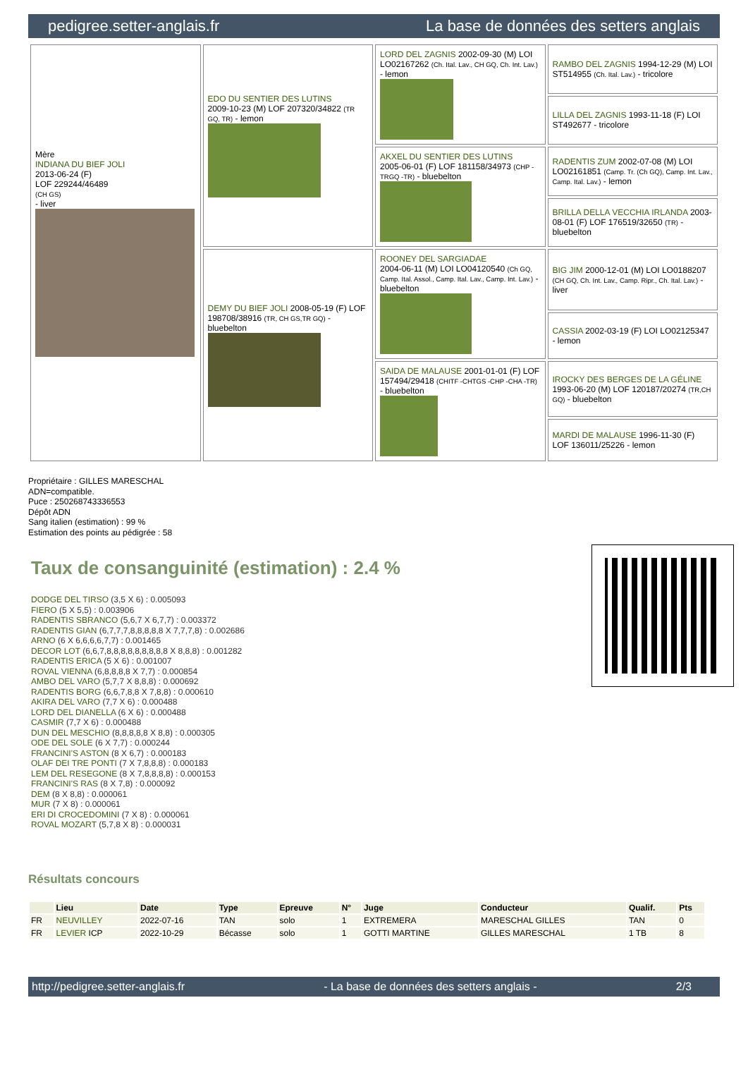pedigree.setter-anglais.fr La base de données des setters anglais
| Mère INDIANA DU BIEF JOLI 2013-06-24 (F) LOF 229244/46489 (CH GS) - liver | EDO DU SENTIER DES LUTINS 2009-10-23 (M) LOF 207320/34822 (TR GQ, TR) - lemon | LORD DEL ZAGNIS 2002-09-30 (M) LOI LO02167262 (Ch. Ital. Lav., CH GQ, Ch. Int. Lav.) - lemon | RAMBO DEL ZAGNIS 1994-12-29 (M) LOI ST514955 (Ch. Ital. Lav.) - tricolore |
| | | | LILLA DEL ZAGNIS 1993-11-18 (F) LOI ST492677 - tricolore |
| | | AKXEL DU SENTIER DES LUTINS 2005-06-01 (F) LOF 181158/34973 (CHP -TRGQ -TR) - bluebelton | RADENTIS ZUM 2002-07-08 (M) LOI LO02161851 (Camp. Tr. (Ch GQ), Camp. Int. Lav., Camp. Ital. Lav.) - lemon |
| | | | BRILLA DELLA VECCHIA IRLANDA 2003-08-01 (F) LOF 176519/32650 (TR) - bluebelton |
| | DEMY DU BIEF JOLI 2008-05-19 (F) LOF 198708/38916 (TR, CH GS,TR GQ) - bluebelton | ROONEY DEL SARGIADAE 2004-06-11 (M) LOI LO04120540 (Ch GQ, Camp. Ital. Assol., Camp. Ital. Lav., Camp. Int. Lav.) - bluebelton | BIG JIM 2000-12-01 (M) LOI LO0188207 (CH GQ, Ch. Int. Lav., Camp. Ripr., Ch. Ital. Lav.) - liver |
| | | | CASSIA 2002-03-19 (F) LOI LO02125347 - lemon |
| | | SAIDA DE MALAUSE 2001-01-01 (F) LOF 157494/29418 (CHITF -CHTGS -CHP -CHA -TR) - bluebelton | IROCKY DES BERGES DE LA GÉLINE 1993-06-20 (M) LOF 120187/20274 (TR,CH GQ) - bluebelton |
| | | | MARDI DE MALAUSE 1996-11-30 (F) LOF 136011/25226 - lemon |
Propriétaire : GILLES MARESCHAL
ADN=compatible.
Puce : 250268743336553
Dépôt ADN
Sang italien (estimation) : 99 %
Estimation des points au pédigrée : 58
Taux de consanguinité (estimation) : 2.4 %
DODGE DEL TIRSO (3,5 X 6) : 0.005093
FIERO (5 X 5,5) : 0.003906
RADENTIS SBRANCO (5,6,7 X 6,7,7) : 0.003372
RADENTIS GIAN (6,7,7,7,8,8,8,8,8 X 7,7,7,8) : 0.002686
ARNO (6 X 6,6,6,6,7,7) : 0.001465
DECOR LOT (6,6,7,8,8,8,8,8,8,8,8,8 X 8,8,8) : 0.001282
RADENTIS ERICA (5 X 6) : 0.001007
ROVAL VIENNA (6,8,8,8,8 X 7,7) : 0.000854
AMBO DEL VARO (5,7,7 X 8,8,8) : 0.000692
RADENTIS BORG (6,6,7,8,8 X 7,8,8) : 0.000610
AKIRA DEL VARO (7,7 X 6) : 0.000488
LORD DEL DIANELLA (6 X 6) : 0.000488
CASMIR (7,7 X 6) : 0.000488
DUN DEL MESCHIO (8,8,8,8,8 X 8,8) : 0.000305
ODE DEL SOLE (6 X 7,7) : 0.000244
FRANCINI'S ASTON (8 X 6,7) : 0.000183
OLAF DEI TRE PONTI (7 X 7,8,8,8) : 0.000183
LEM DEL RESEGONE (8 X 7,8,8,8,8) : 0.000153
FRANCINI'S RAS (8 X 7,8) : 0.000092
DEM (8 X 8,8) : 0.000061
MUR (7 X 8) : 0.000061
ERI DI CROCEDOMINI (7 X 8) : 0.000061
ROVAL MOZART (5,7,8 X 8) : 0.000031
Résultats concours
| | Lieu | Date | Type | Epreuve | N° | Juge | Conducteur | Qualif. | Pts |
| --- | --- | --- | --- | --- | --- | --- | --- | --- | --- |
| FR | NEUVILLEY | 2022-07-16 | TAN | solo | 1 | EXTREMERA | MARESCHAL GILLES | TAN | 0 |
| FR | LEVIER ICP | 2022-10-29 | Bécasse | solo | 1 | GOTTI MARTINE | GILLES MARESCHAL | 1 TB | 8 |
http://pedigree.setter-anglais.fr - La base de données des setters anglais - 2/3